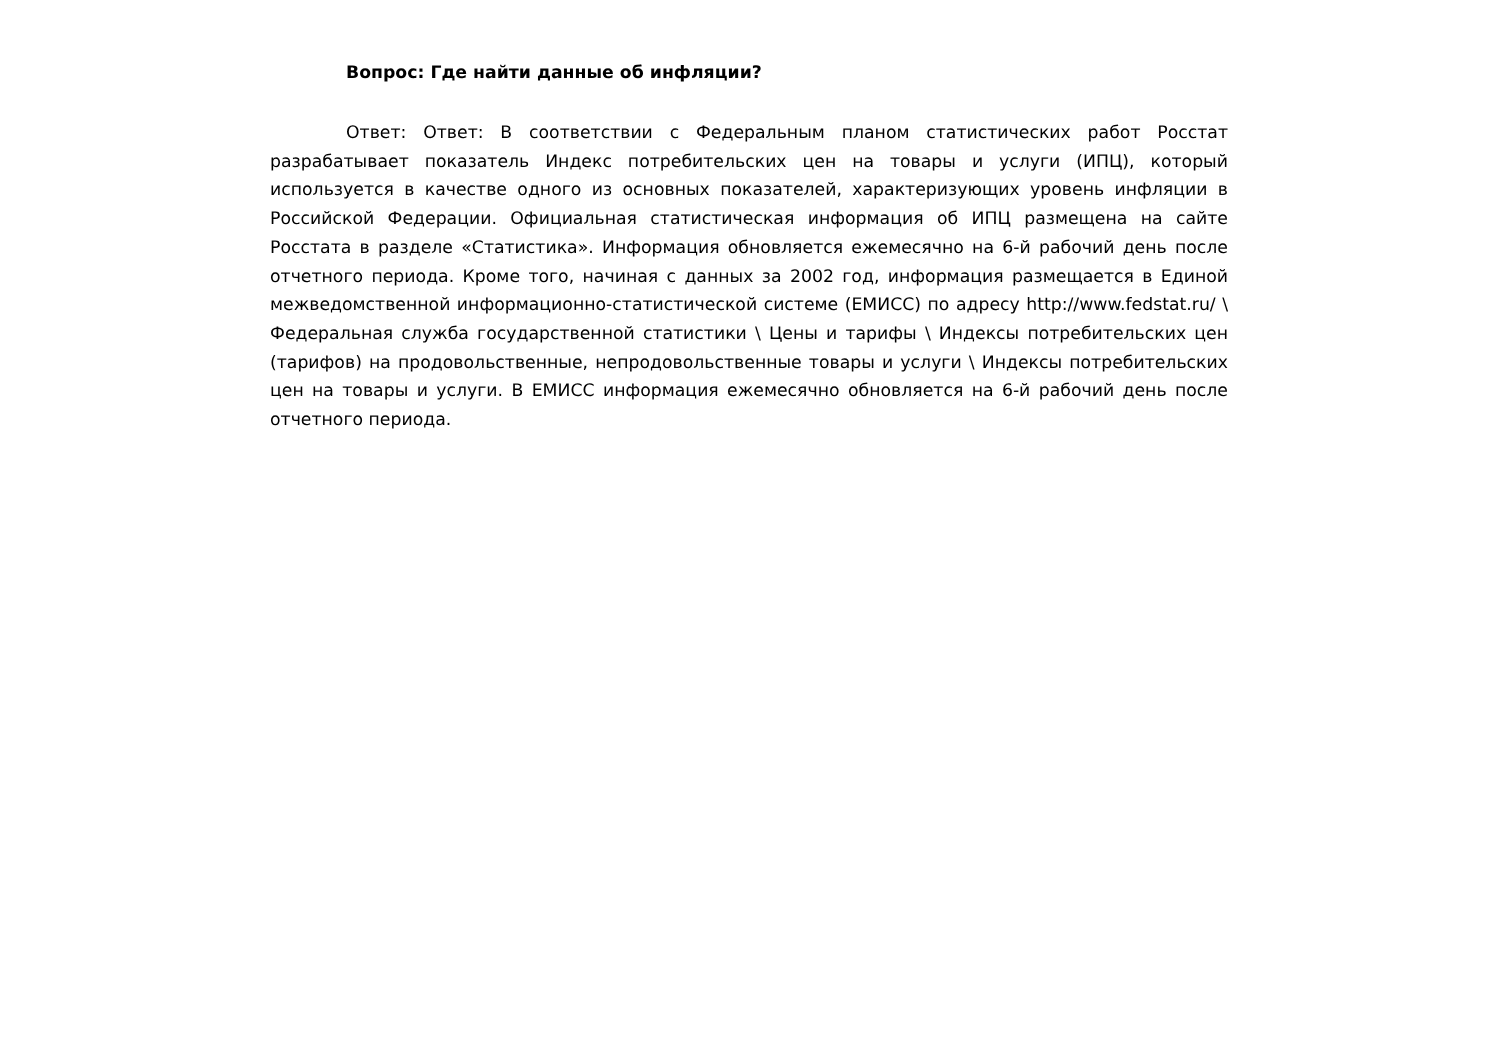Вопрос: Где найти данные об инфляции?
Ответ: Ответ: В соответствии с Федеральным планом статистических работ Росстат разрабатывает показатель Индекс потребительских цен на товары и услуги (ИПЦ), который используется в качестве одного из основных показателей, характеризующих уровень инфляции в Российской Федерации. Официальная статистическая информация об ИПЦ размещена на сайте Росстата в разделе «Статистика». Информация обновляется ежемесячно на 6-й рабочий день после отчетного периода. Кроме того, начиная с данных за 2002 год, информация размещается в Единой межведомственной информационно-статистической системе (ЕМИСС) по адресу http://www.fedstat.ru/ \ Федеральная служба государственной статистики \ Цены и тарифы \ Индексы потребительских цен (тарифов) на продовольственные, непродовольственные товары и услуги \ Индексы потребительских цен на товары и услуги. В ЕМИСС информация ежемесячно обновляется на 6-й рабочий день после отчетного периода.